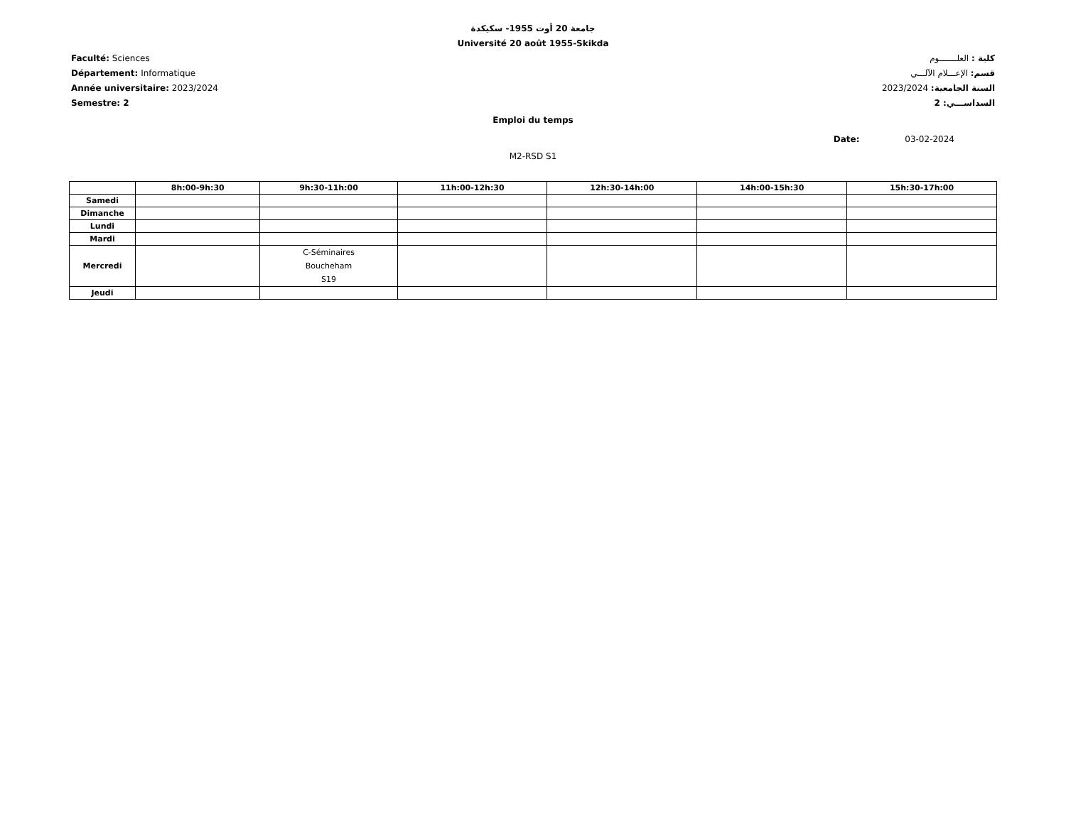جامعة 20 أوت 1955- سكيكدة
Université 20 août 1955-Skikda
Faculté: Sciences
Département: Informatique
Année universitaire: 2023/2024
Semestre: 2
كلية : العلـــــــوم
قسم: الإعـــلام الآلـــي
السنة الجامعية: 2023/2024
السداســـي: 2
Emploi du temps
Date: 03-02-2024
M2-RSD S1
| | 8h:00-9h:30 | 9h:30-11h:00 | 11h:00-12h:30 | 12h:30-14h:00 | 14h:00-15h:30 | 15h:30-17h:00 |
| --- | --- | --- | --- | --- | --- | --- |
| Samedi | | | | | | |
| Dimanche | | | | | | |
| Lundi | | | | | | |
| Mardi | | | | | | |
| Mercredi | | C-Séminaires Boucheham S19 | | | | |
| Jeudi | | | | | | |